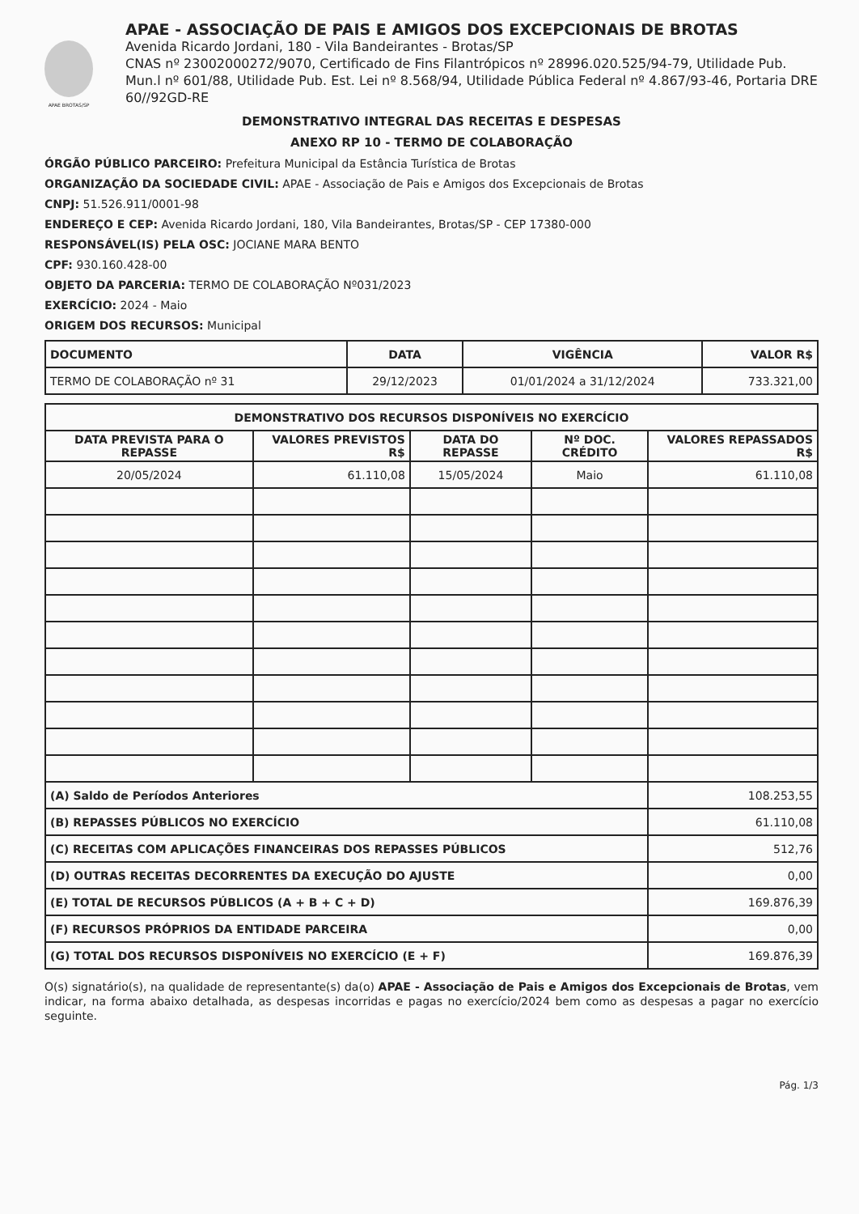APAE BROTAS/SP
APAE - ASSOCIAÇÃO DE PAIS E AMIGOS DOS EXCEPCIONAIS DE BROTAS
Avenida Ricardo Jordani, 180 - Vila Bandeirantes - Brotas/SP
CNAS nº 23002000272/9070, Certificado de Fins Filantrópicos nº 28996.020.525/94-79, Utilidade Pub. Mun.l nº 601/88, Utilidade Pub. Est. Lei nº 8.568/94, Utilidade Pública Federal nº 4.867/93-46, Portaria DRE 60//92GD-RE
DEMONSTRATIVO INTEGRAL DAS RECEITAS E DESPESAS
ANEXO RP 10 - TERMO DE COLABORAÇÃO
ÓRGÃO PÚBLICO PARCEIRO: Prefeitura Municipal da Estância Turística de Brotas
ORGANIZAÇÃO DA SOCIEDADE CIVIL: APAE - Associação de Pais e Amigos dos Excepcionais de Brotas
CNPJ: 51.526.911/0001-98
ENDEREÇO E CEP: Avenida Ricardo Jordani, 180, Vila Bandeirantes, Brotas/SP - CEP 17380-000
RESPONSÁVEL(IS) PELA OSC: JOCIANE MARA BENTO
CPF: 930.160.428-00
OBJETO DA PARCERIA: TERMO DE COLABORAÇÃO Nº031/2023
EXERCÍCIO: 2024 - Maio
ORIGEM DOS RECURSOS: Municipal
| DOCUMENTO | DATA | VIGÊNCIA | VALOR R$ |
| --- | --- | --- | --- |
| TERMO DE COLABORAÇÃO nº 31 | 29/12/2023 | 01/01/2024 a 31/12/2024 | 733.321,00 |
| DEMONSTRATIVO DOS RECURSOS DISPONÍVEIS NO EXERCÍCIO | | | | |
| --- | --- | --- | --- | --- |
| DATA PREVISTA PARA O REPASSE | VALORES PREVISTOS R$ | DATA DO REPASSE | Nº DOC. CRÉDITO | VALORES REPASSADOS R$ |
| 20/05/2024 | 61.110,08 | 15/05/2024 | Maio | 61.110,08 |
| (A) Saldo de Períodos Anteriores | | | | 108.253,55 |
| (B) REPASSES PÚBLICOS NO EXERCÍCIO | | | | 61.110,08 |
| (C) RECEITAS COM APLICAÇÕES FINANCEIRAS DOS REPASSES PÚBLICOS | | | | 512,76 |
| (D) OUTRAS RECEITAS DECORRENTES DA EXECUÇÃO DO AJUSTE | | | | 0,00 |
| (E) TOTAL DE RECURSOS PÚBLICOS (A + B + C + D) | | | | 169.876,39 |
| (F) RECURSOS PRÓPRIOS DA ENTIDADE PARCEIRA | | | | 0,00 |
| (G) TOTAL DOS RECURSOS DISPONÍVEIS NO EXERCÍCIO (E + F) | | | | 169.876,39 |
O(s) signatário(s), na qualidade de representante(s) da(o) APAE - Associação de Pais e Amigos dos Excepcionais de Brotas, vem indicar, na forma abaixo detalhada, as despesas incorridas e pagas no exercício/2024 bem como as despesas a pagar no exercício seguinte.
Pág. 1/3